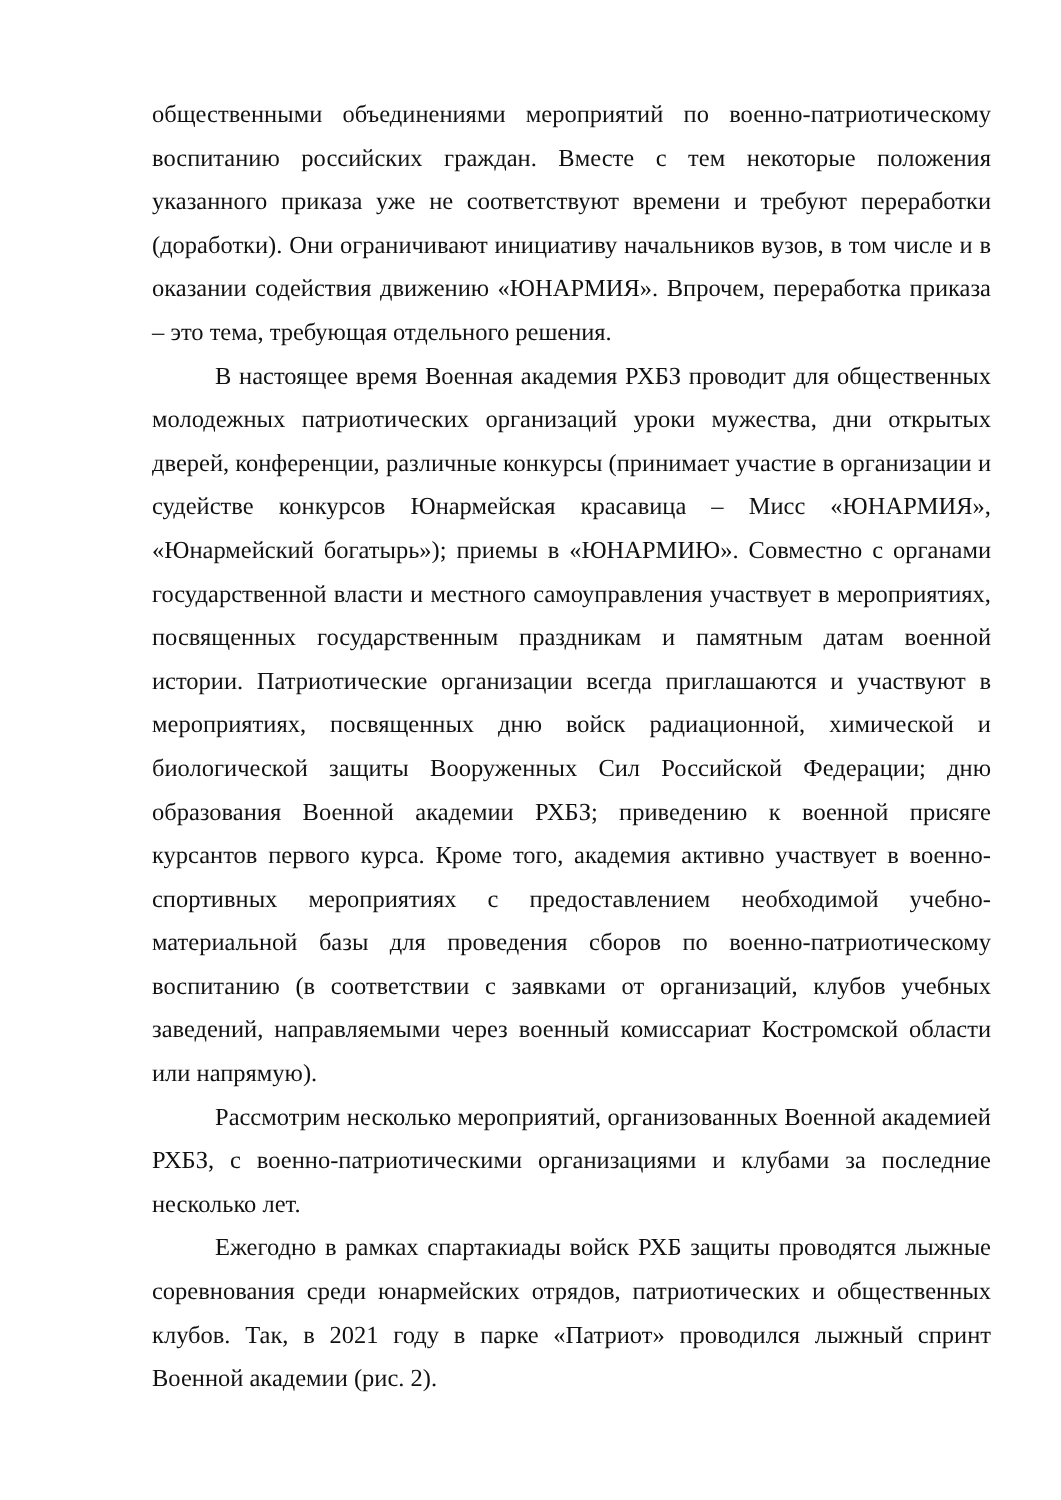общественными объединениями мероприятий по военно-патриотическому воспитанию российских граждан. Вместе с тем некоторые положения указанного приказа уже не соответствуют времени и требуют переработки (доработки). Они ограничивают инициативу начальников вузов, в том числе и в оказании содействия движению «ЮНАРМИЯ». Впрочем, переработка приказа – это тема, требующая отдельного решения.
В настоящее время Военная академия РХБЗ проводит для общественных молодежных патриотических организаций уроки мужества, дни открытых дверей, конференции, различные конкурсы (принимает участие в организации и судействе конкурсов Юнармейская красавица – Мисс «ЮНАРМИЯ», «Юнармейский богатырь»); приемы в «ЮНАРМИЮ». Совместно с органами государственной власти и местного самоуправления участвует в мероприятиях, посвященных государственным праздникам и памятным датам военной истории. Патриотические организации всегда приглашаются и участвуют в мероприятиях, посвященных дню войск радиационной, химической и биологической защиты Вооруженных Сил Российской Федерации; дню образования Военной академии РХБЗ; приведению к военной присяге курсантов первого курса. Кроме того, академия активно участвует в военно-спортивных мероприятиях с предоставлением необходимой учебно-материальной базы для проведения сборов по военно-патриотическому воспитанию (в соответствии с заявками от организаций, клубов учебных заведений, направляемыми через военный комиссариат Костромской области или напрямую).
Рассмотрим несколько мероприятий, организованных Военной академией РХБЗ, с военно-патриотическими организациями и клубами за последние несколько лет.
Ежегодно в рамках спартакиады войск РХБ защиты проводятся лыжные соревнования среди юнармейских отрядов, патриотических и общественных клубов. Так, в 2021 году в парке «Патриот» проводился лыжный спринт Военной академии (рис. 2).